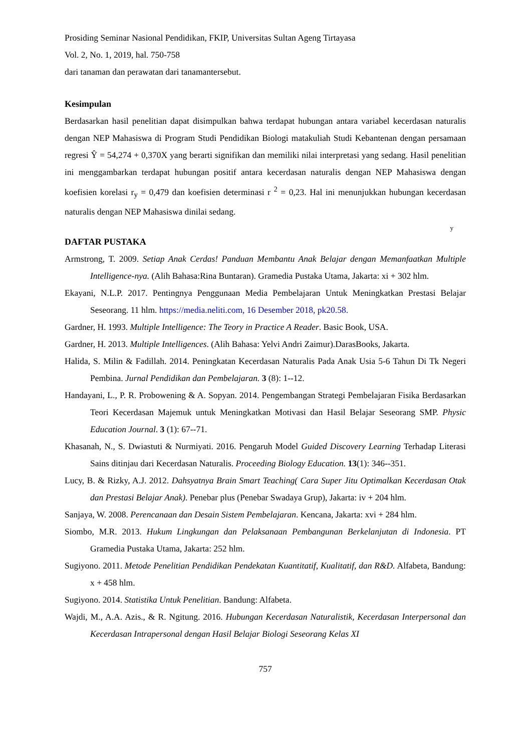Prosiding Seminar Nasional Pendidikan, FKIP, Universitas Sultan Ageng Tirtayasa
Vol. 2, No. 1, 2019, hal. 750-758
dari tanaman dan perawatan dari tanamantersebut.
Kesimpulan
Berdasarkan hasil penelitian dapat disimpulkan bahwa terdapat hubungan antara variabel kecerdasan naturalis dengan NEP Mahasiswa di Program Studi Pendidikan Biologi matakuliah Studi Kebantenan dengan persamaan regresi Ŷ = 54,274 + 0,370X yang berarti signifikan dan memiliki nilai interpretasi yang sedang. Hasil penelitian ini menggambarkan terdapat hubungan positif antara kecerdasan naturalis dengan NEP Mahasiswa dengan koefisien korelasi r<sub>y</sub> = 0,479 dan koefisien determinasi r <sup>2</sup> = 0,23. Hal ini menunjukkan hubungan kecerdasan naturalis dengan NEP Mahasiswa dinilai sedang.
y
DAFTAR PUSTAKA
Armstrong, T. 2009. Setiap Anak Cerdas! Panduan Membantu Anak Belajar dengan Memanfaatkan Multiple Intelligence-nya. (Alih Bahasa:Rina Buntaran). Gramedia Pustaka Utama, Jakarta: xi + 302 hlm.
Ekayani, N.L.P. 2017. Pentingnya Penggunaan Media Pembelajaran Untuk Meningkatkan Prestasi Belajar Seseorang. 11 hlm. https://media.neliti.com, 16 Desember 2018, pk20.58.
Gardner, H. 1993. Multiple Intelligence: The Teory in Practice A Reader. Basic Book, USA.
Gardner, H. 2013. Multiple Intelligences. (Alih Bahasa: Yelvi Andri Zaimur).DarasBooks, Jakarta.
Halida, S. Milin & Fadillah. 2014. Peningkatan Kecerdasan Naturalis Pada Anak Usia 5-6 Tahun Di Tk Negeri Pembina. Jurnal Pendidikan dan Pembelajaran. 3 (8): 1--12.
Handayani, L., P. R. Probowening & A. Sopyan. 2014. Pengembangan Strategi Pembelajaran Fisika Berdasarkan Teori Kecerdasan Majemuk untuk Meningkatkan Motivasi dan Hasil Belajar Seseorang SMP. Physic Education Journal. 3 (1): 67--71.
Khasanah, N., S. Dwiastuti & Nurmiyati. 2016. Pengaruh Model Guided Discovery Learning Terhadap Literasi Sains ditinjau dari Kecerdasan Naturalis. Proceeding Biology Education. 13(1): 346--351.
Lucy, B. & Rizky, A.J. 2012. Dahsyatnya Brain Smart Teaching( Cara Super Jitu Optimalkan Kecerdasan Otak dan Prestasi Belajar Anak). Penebar plus (Penebar Swadaya Grup), Jakarta: iv + 204 hlm.
Sanjaya, W. 2008. Perencanaan dan Desain Sistem Pembelajaran. Kencana, Jakarta: xvi + 284 hlm.
Siombo, M.R. 2013. Hukum Lingkungan dan Pelaksanaan Pembangunan Berkelanjutan di Indonesia. PT Gramedia Pustaka Utama, Jakarta: 252 hlm.
Sugiyono. 2011. Metode Penelitian Pendidikan Pendekatan Kuantitatif, Kualitatif, dan R&D. Alfabeta, Bandung: x + 458 hlm.
Sugiyono. 2014. Statistika Untuk Penelitian. Bandung: Alfabeta.
Wajdi, M., A.A. Azis., & R. Ngitung. 2016. Hubungan Kecerdasan Naturalistik, Kecerdasan Interpersonal dan Kecerdasan Intrapersonal dengan Hasil Belajar Biologi Seseorang Kelas XI
757